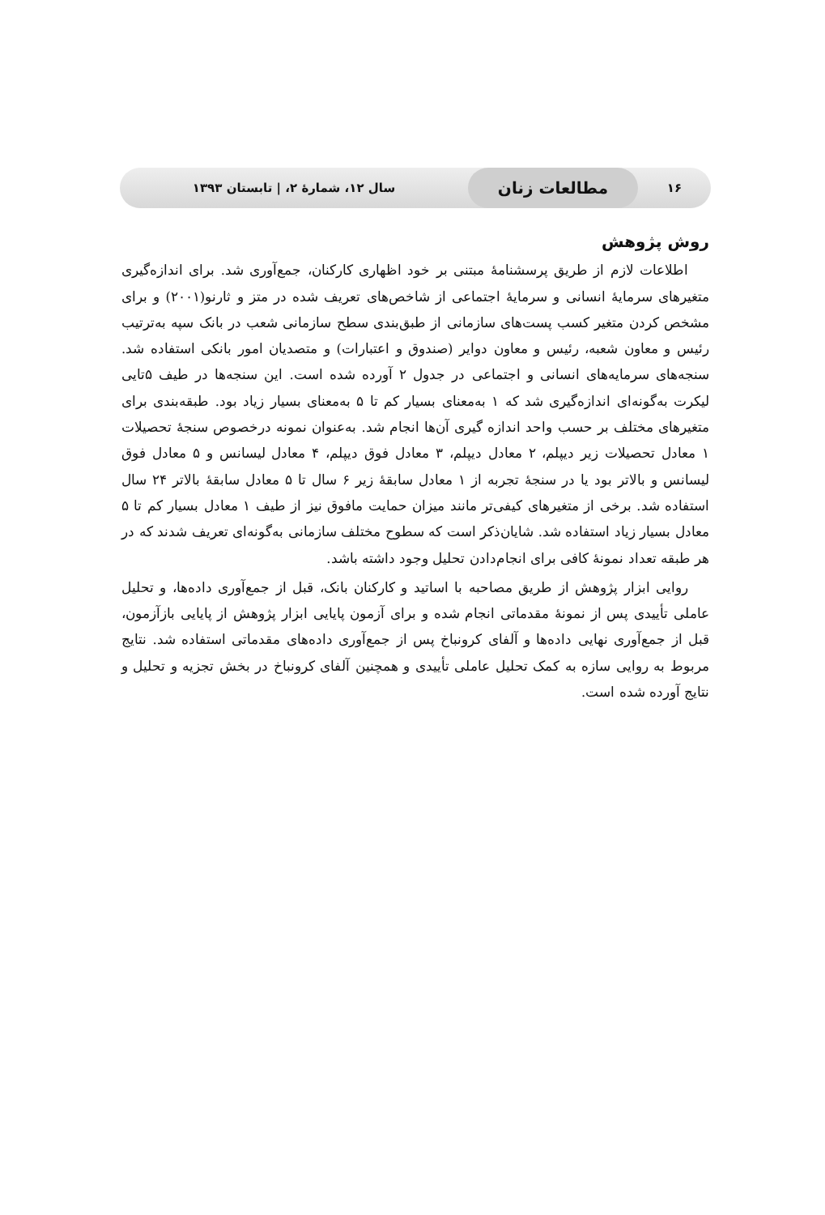۱۶
مطالعات زنان
سال ۱۲، شمارهٔ ۲، | تابستان ۱۳۹۳
روش پژوهش
اطلاعات لازم از طریق پرسشنامهٔ مبتنی بر خود اظهاری کارکنان، جمع‌آوری شد. برای اندازه‌گیری متغیرهای سرمایهٔ انسانی و سرمایهٔ اجتماعی از شاخص‌های تعریف شده در متز و ثارنو(۲۰۰۱) و برای مشخص کردن متغیر کسب پست‌های سازمانی از طبق‌بندی سطح سازمانی شعب در بانک سپه به‌ترتیب رئیس و معاون شعبه، رئیس و معاون دوایر (صندوق و اعتبارات) و متصدیان امور بانکی استفاده شد. سنجه‌های سرمایه‌های انسانی و اجتماعی در جدول ۲ آورده شده است. این سنجه‌ها در طیف ۵تایی لیکرت به‌گونه‌ای اندازه‌گیری شد که ۱ به‌معنای بسیار کم تا ۵ به‌معنای بسیار زیاد بود. طبقه‌بندی برای متغیرهای مختلف بر حسب واحد اندازه گیری آن‌ها انجام شد. به‌عنوان نمونه درخصوص سنجهٔ تحصیلات ۱ معادل تحصیلات زیر دیپلم، ۲ معادل دیپلم، ۳ معادل فوق دیپلم، ۴ معادل لیسانس و ۵ معادل فوق لیسانس و بالاتر بود یا در سنجهٔ تجربه از ۱ معادل سابقهٔ زیر ۶ سال تا ۵ معادل سابقهٔ بالاتر ۲۴ سال استفاده شد. برخی از متغیرهای کیفی‌تر مانند میزان حمایت مافوق نیز از طیف ۱ معادل بسیار کم تا ۵ معادل بسیار زیاد استفاده شد. شایان‌ذکر است که سطوح مختلف سازمانی به‌گونه‌ای تعریف شدند که در هر طبقه تعداد نمونهٔ کافی برای انجام‌دادن تحلیل وجود داشته باشد.
روایی ابزار پژوهش از طریق مصاحبه با اساتید و کارکنان بانک، قبل از جمع‌آوری داده‌ها، و تحلیل عاملی تأییدی پس از نمونهٔ مقدماتی انجام شده و برای آزمون پایایی ابزار پژوهش از پایایی بازآزمون، قبل از جمع‌آوری نهایی داده‌ها و آلفای کرونباخ پس از جمع‌آوری داده‌های مقدماتی استفاده شد. نتایج مربوط به روایی سازه به کمک تحلیل عاملی تأییدی و همچنین آلفای کرونباخ در بخش تجزیه و تحلیل و نتایج آورده شده است.